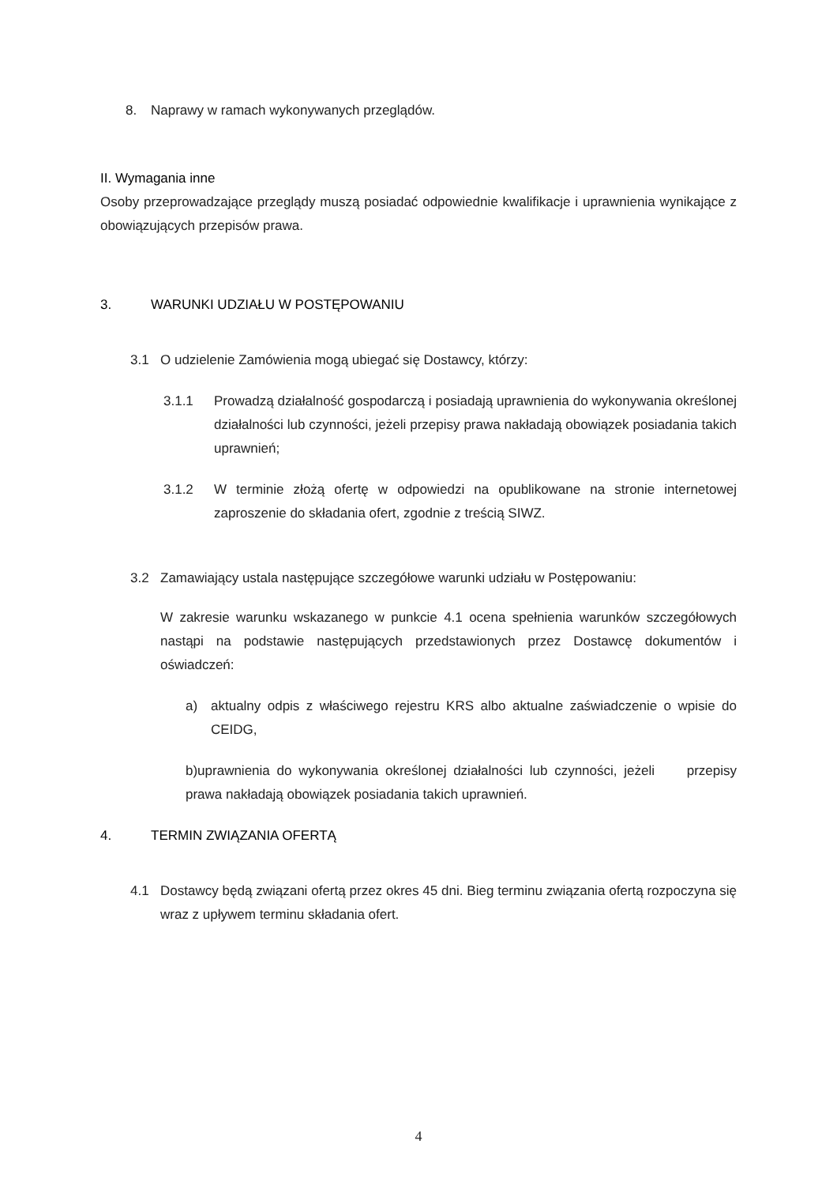8. Naprawy w ramach wykonywanych przeglądów.
II. Wymagania inne
Osoby przeprowadzające przeglądy muszą posiadać odpowiednie kwalifikacje i uprawnienia wynikające z obowiązujących przepisów prawa.
3. WARUNKI UDZIAŁU W POSTĘPOWANIU
3.1 O udzielenie Zamówienia mogą ubiegać się Dostawcy, którzy:
3.1.1 Prowadzą działalność gospodarczą i posiadają uprawnienia do wykonywania określonej działalności lub czynności, jeżeli przepisy prawa nakładają obowiązek posiadania takich uprawnień;
3.1.2 W terminie złożą ofertę w odpowiedzi na opublikowane na stronie internetowej zaproszenie do składania ofert, zgodnie z treścią SIWZ.
3.2 Zamawiający ustala następujące szczegółowe warunki udziału w Postępowaniu:
W zakresie warunku wskazanego w punkcie 4.1 ocena spełnienia warunków szczegółowych nastąpi na podstawie następujących przedstawionych przez Dostawcę dokumentów i oświadczeń:
a) aktualny odpis z właściwego rejestru KRS albo aktualne zaświadczenie o wpisie do CEIDG,
b)uprawnienia do wykonywania określonej działalności lub czynności, jeżeli przepisy prawa nakładają obowiązek posiadania takich uprawnień.
4. TERMIN ZWIĄZANIA OFERTĄ
4.1 Dostawcy będą związani ofertą przez okres 45 dni. Bieg terminu związania ofertą rozpoczyna się wraz z upływem terminu składania ofert.
4